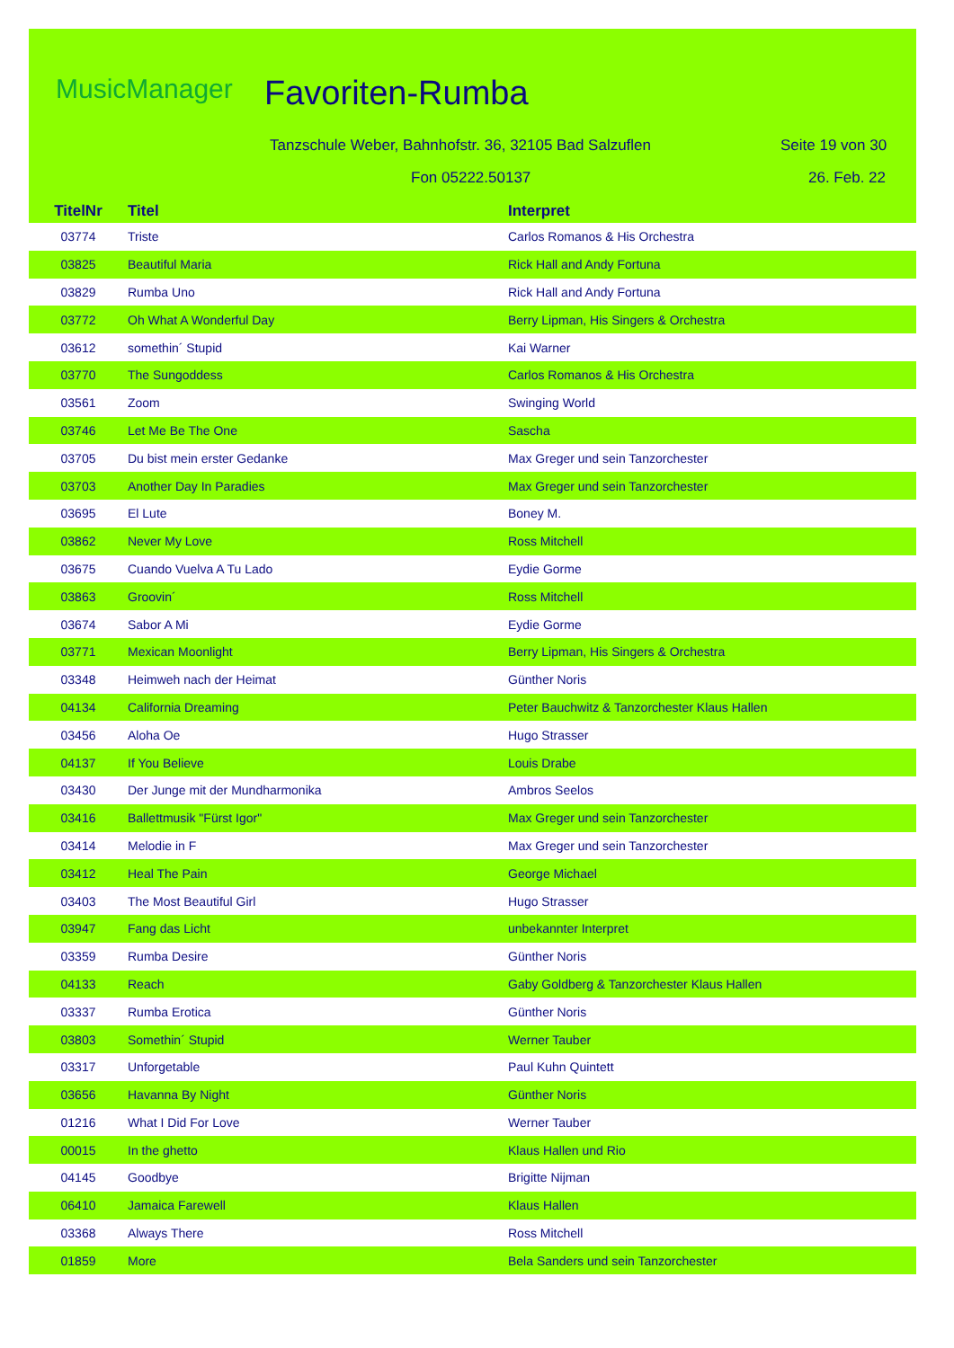MusicManager Favoriten-Rumba
Tanzschule Weber, Bahnhofstr. 36, 32105 Bad Salzuflen
Seite 19 von 30
Fon 05222.50137 26. Feb. 22
| TitelNr | Titel | Interpret |
| --- | --- | --- |
| 03774 | Triste | Carlos Romanos & His Orchestra |
| 03825 | Beautiful Maria | Rick Hall and Andy Fortuna |
| 03829 | Rumba Uno | Rick Hall and Andy Fortuna |
| 03772 | Oh What A Wonderful Day | Berry Lipman, His Singers & Orchestra |
| 03612 | somethin´ Stupid | Kai Warner |
| 03770 | The Sungoddess | Carlos Romanos & His Orchestra |
| 03561 | Zoom | Swinging World |
| 03746 | Let Me Be The One | Sascha |
| 03705 | Du bist mein erster Gedanke | Max Greger und sein Tanzorchester |
| 03703 | Another Day In Paradies | Max Greger und sein Tanzorchester |
| 03695 | El Lute | Boney M. |
| 03862 | Never My Love | Ross Mitchell |
| 03675 | Cuando Vuelva A Tu Lado | Eydie Gorme |
| 03863 | Groovin´ | Ross Mitchell |
| 03674 | Sabor A Mi | Eydie Gorme |
| 03771 | Mexican Moonlight | Berry Lipman, His Singers & Orchestra |
| 03348 | Heimweh nach der Heimat | Günther Noris |
| 04134 | California Dreaming | Peter Bauchwitz & Tanzorchester Klaus Hallen |
| 03456 | Aloha Oe | Hugo Strasser |
| 04137 | If You Believe | Louis Drabe |
| 03430 | Der Junge mit der Mundharmonika | Ambros Seelos |
| 03416 | Ballettmusik "Fürst Igor" | Max Greger und sein Tanzorchester |
| 03414 | Melodie in F | Max Greger und sein Tanzorchester |
| 03412 | Heal The Pain | George Michael |
| 03403 | The Most Beautiful Girl | Hugo Strasser |
| 03947 | Fang das Licht | unbekannter Interpret |
| 03359 | Rumba Desire | Günther Noris |
| 04133 | Reach | Gaby Goldberg & Tanzorchester Klaus Hallen |
| 03337 | Rumba Erotica | Günther Noris |
| 03803 | Somethin´ Stupid | Werner Tauber |
| 03317 | Unforgetable | Paul Kuhn Quintett |
| 03656 | Havanna By Night | Günther Noris |
| 01216 | What I Did For Love | Werner Tauber |
| 00015 | In the ghetto | Klaus Hallen und Rio |
| 04145 | Goodbye | Brigitte Nijman |
| 06410 | Jamaica Farewell | Klaus Hallen |
| 03368 | Always There | Ross Mitchell |
| 01859 | More | Bela Sanders und sein Tanzorchester |